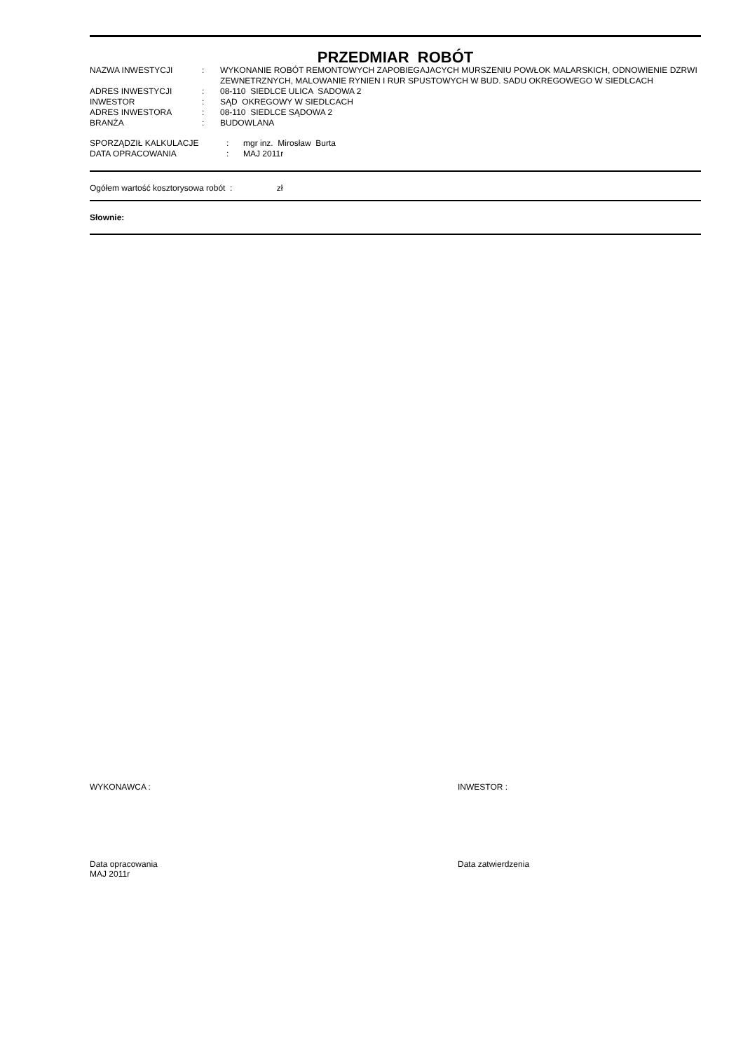PRZEDMIAR ROBÓT
| NAZWA INWESTYCJI | : | WYKONANIE ROBÓT REMONTOWYCH ZAPOBIEGAJACYCH MURSZENIU POWŁOK MALARSKICH, ODNOWIENIE DZRWI ZEWNETRZNYCH, MALOWANIE RYNIEN I RUR SPUSTOWYCH W BUD. SADU OKREGOWEGO W SIEDLCACH |
| ADRES INWESTYCJI | : | 08-110 SIEDLCE ULICA SADOWA 2 |
| INWESTOR | : | SĄD OKREGOWY W SIEDLCACH |
| ADRES INWESTORA | : | 08-110 SIEDLCE SĄDOWA 2 |
| BRANŻA | : | BUDOWLANA |
| SPORZĄDZIŁ KALKULACJE | : | mgr inz. Mirosław Burta |
| DATA OPRACOWANIA | : | MAJ 2011r |
Ogółem wartość kosztorysowa robót : zł
Słownie:
WYKONAWCA : INWESTOR :
Data opracowania
MAJ 2011r
Data zatwierdzenia